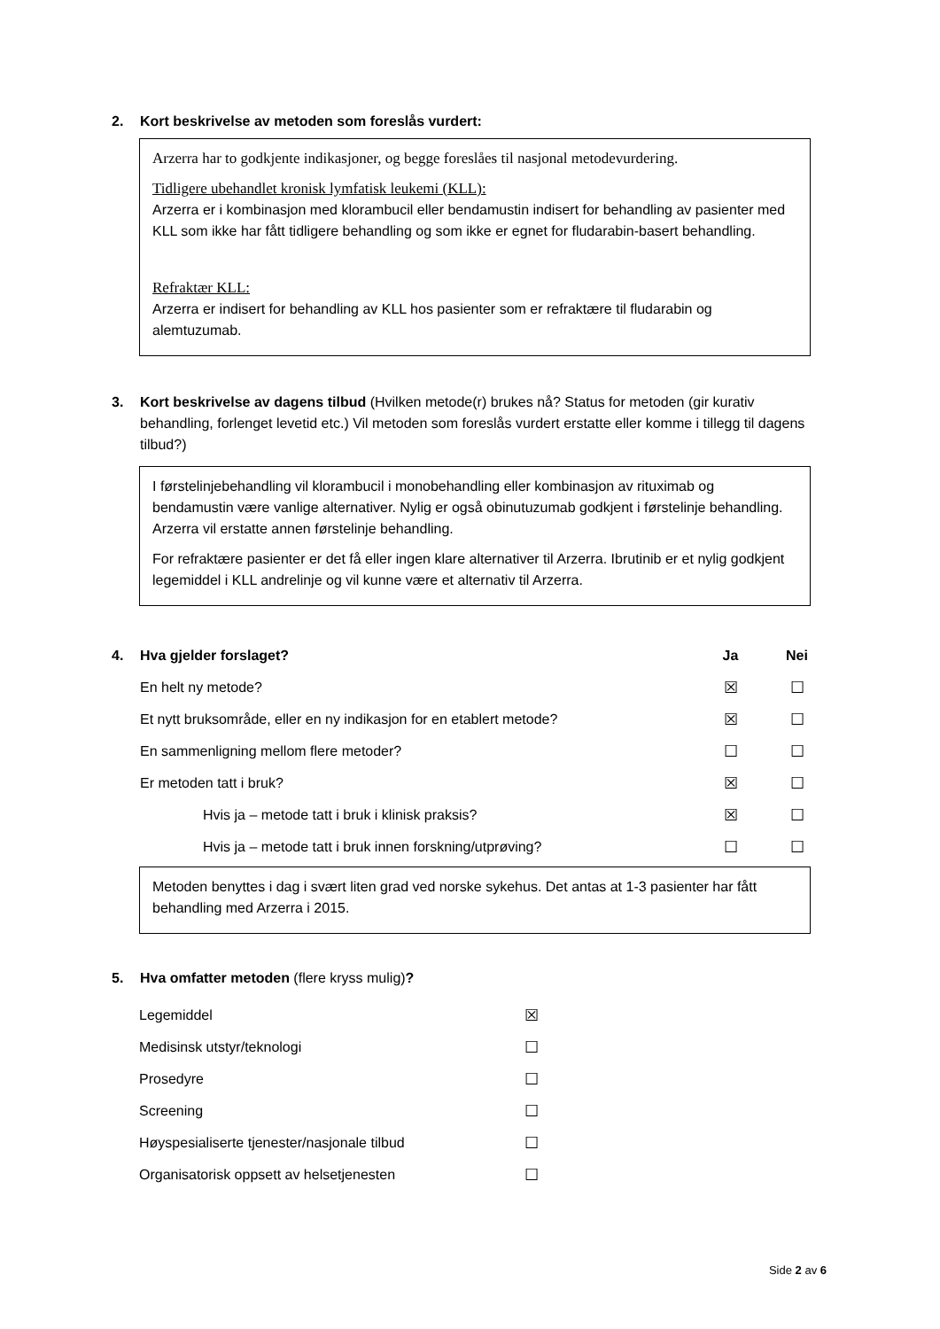2. Kort beskrivelse av metoden som foreslås vurdert:
Arzerra har to godkjente indikasjoner, og begge foreslåes til nasjonal metodevurdering.
Tidligere ubehandlet kronisk lymfatisk leukemi (KLL):
Arzerra er i kombinasjon med klorambucil eller bendamustin indisert for behandling av pasienter med KLL som ikke har fått tidligere behandling og som ikke er egnet for fludarabin-basert behandling.
Refraktær KLL:
Arzerra er indisert for behandling av KLL hos pasienter som er refraktære til fludarabin og alemtuzumab.
3. Kort beskrivelse av dagens tilbud (Hvilken metode(r) brukes nå? Status for metoden (gir kurativ behandling, forlenget levetid etc.) Vil metoden som foreslås vurdert erstatte eller komme i tillegg til dagens tilbud?)
I førstelinjebehandling vil klorambucil i monobehandling eller kombinasjon av rituximab og bendamustin være vanlige alternativer. Nylig er også obinutuzumab godkjent i førstelinje behandling. Arzerra vil erstatte annen førstelinje behandling.
For refraktære pasienter er det få eller ingen klare alternativer til Arzerra. Ibrutinib er et nylig godkjent legemiddel i KLL andrelinje og vil kunne være et alternativ til Arzerra.
| 4. | Hva gjelder forslaget? | Ja | Nei |
| | En helt ny metode? | ☒ | ☐ |
| | Et nytt bruksområde, eller en ny indikasjon for en etablert metode? | ☒ | ☐ |
| | En sammenligning mellom flere metoder? | ☐ | ☐ |
| | Er metoden tatt i bruk? | ☒ | ☐ |
| | Hvis ja – metode tatt i bruk i klinisk praksis? | ☒ | ☐ |
| | Hvis ja – metode tatt i bruk innen forskning/utprøving? | ☐ | ☐ |
Metoden benyttes i dag i svært liten grad ved norske sykehus. Det antas at 1-3 pasienter har fått behandling med Arzerra i 2015.
5. Hva omfatter metoden (flere kryss mulig)?
| Legemiddel | ☒ |
| Medisinsk utstyr/teknologi | ☐ |
| Prosedyre | ☐ |
| Screening | ☐ |
| Høyspesialiserte tjenester/nasjonale tilbud | ☐ |
| Organisatorisk oppsett av helsetjenesten | ☐ |
Side 2 av 6